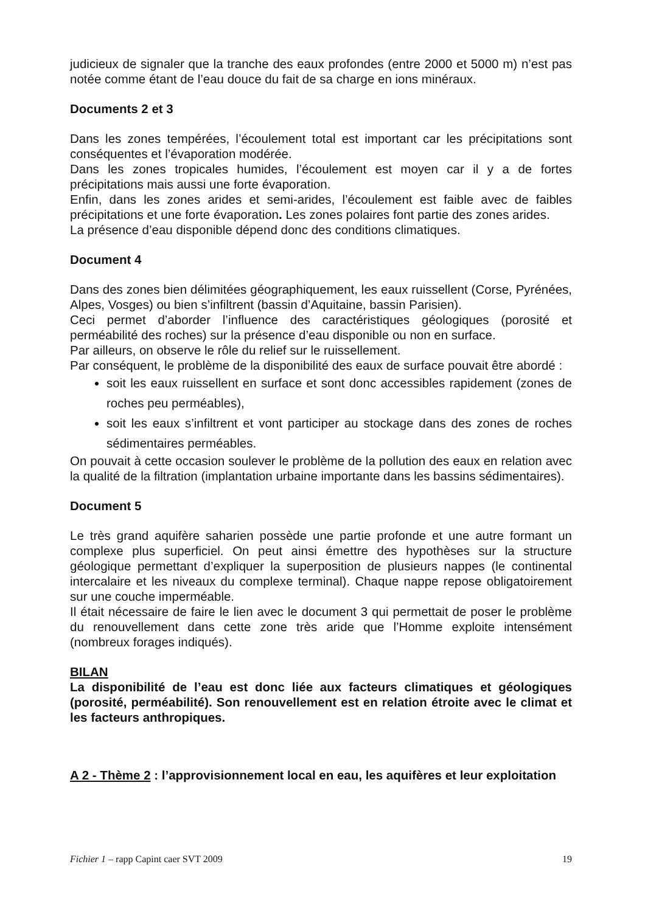judicieux de signaler que la tranche des eaux profondes (entre 2000 et 5000 m) n’est pas notée comme étant de l’eau douce du fait de sa charge en ions minéraux.
Documents 2 et 3
Dans les zones tempérées, l’écoulement total est important car les précipitations sont conséquentes et l’évaporation modérée.
Dans les zones tropicales humides, l’écoulement est moyen car il y a de fortes précipitations mais aussi une forte évaporation.
Enfin, dans les zones arides et semi-arides, l’écoulement est faible avec de faibles précipitations et une forte évaporation. Les zones polaires font partie des zones arides.
La présence d’eau disponible dépend donc des conditions climatiques.
Document 4
Dans des zones bien délimitées géographiquement, les eaux ruissellent (Corse, Pyrénées, Alpes, Vosges) ou bien s’infiltrent (bassin d’Aquitaine, bassin Parisien).
Ceci permet d’aborder l’influence des caractéristiques géologiques (porosité et perméabilité des roches) sur la présence d’eau disponible ou non en surface.
Par ailleurs, on observe le rôle du relief sur le ruissellement.
Par conséquent, le problème de la disponibilité des eaux de surface pouvait être abordé :
soit les eaux ruissellent en surface et sont donc accessibles rapidement (zones de roches peu perméables),
soit les eaux s’infiltrent et vont participer au stockage dans des zones de roches sédimentaires perméables.
On pouvait à cette occasion soulever le problème de la pollution des eaux en relation avec la qualité de la filtration (implantation urbaine importante dans les bassins sédimentaires).
Document 5
Le très grand aquifère saharien possède une partie profonde et une autre formant un complexe plus superficiel. On peut ainsi émettre des hypothèses sur la structure géologique permettant d’expliquer la superposition de plusieurs nappes (le continental intercalaire et les niveaux du complexe terminal). Chaque nappe repose obligatoirement sur une couche imperméable.
Il était nécessaire de faire le lien avec le document 3 qui permettait de poser le problème du renouvellement dans cette zone très aride que l’Homme exploite intensément (nombreux forages indiqués).
BILAN
La disponibilité de l’eau est donc liée aux facteurs climatiques et géologiques (porosité, perméabilité). Son renouvellement est en relation étroite avec le climat et les facteurs anthropiques.
A 2 - Thème 2 : l’approvisionnement local en eau, les aquifères et leur exploitation
Fichier 1 – rapp Capint caer SVT 2009 19